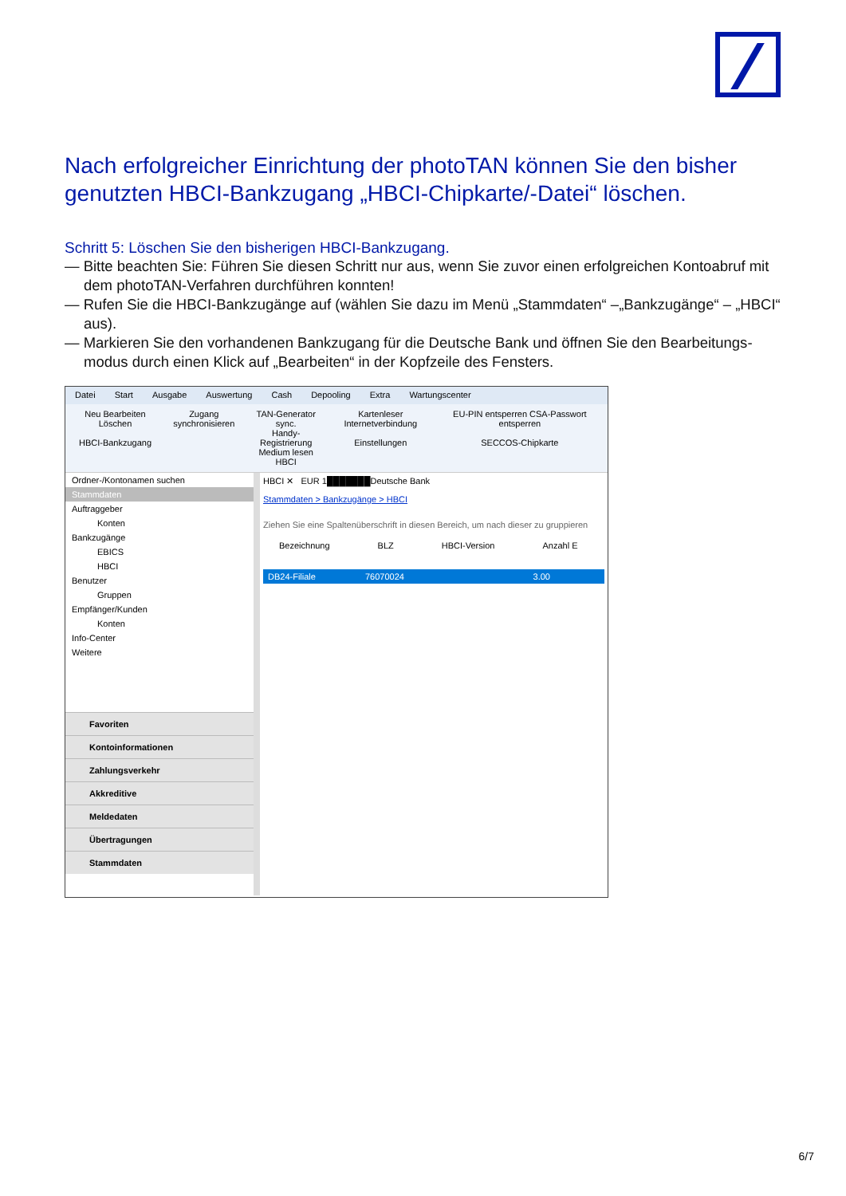Nach erfolgreicher Einrichtung der photoTAN können Sie den bisher genutzten HBCI-Bankzugang „HBCI-Chipkarte/-Datei“ löschen.
Schritt 5: Löschen Sie den bisherigen HBCI-Bankzugang.
— Bitte beachten Sie: Führen Sie diesen Schritt nur aus, wenn Sie zuvor einen erfolgreichen Kontoabruf mit dem photoTAN-Verfahren durchführen konnten!
— Rufen Sie die HBCI-Bankzugänge auf (wählen Sie dazu im Menü „Stammdaten“ –„Bankzugänge“ – „HBCI“ aus).
— Markieren Sie den vorhandenen Bankzugang für die Deutsche Bank und öffnen Sie den Bearbeitungs­modus durch einen Klick auf „Bearbeiten“ in der Kopfzeile des Fensters.
Datei Start Ausgabe Auswertung Cash Depooling Extra Wartungscenter
Neu Bearbeiten Löschen
HBCI-Bankzugang
Zugang synchronisieren TAN-Generator sync.
Handy-Registrierung
Medium lesen
HBCI
Kartenleser Internetverbindung
Einstellungen
EU-PIN entsperren CSA-Passwort entsperren
SECCOS-Chipkarte
Ordner-/Kontonamen suchen
Stammdaten
Auftraggeber
Konten
Bankzugänge
EBICS
HBCI
Benutzer
Gruppen
Empfänger/Kunden
Konten
Info-Center
Weitere
Favoriten
Kontoinformationen
Zahlungsverkehr
Akkreditive
Meldedaten
Übertragungen
Stammdaten
HBCI ✕ EUR 1███████Deutsche Bank
Stammdaten > Bankzugänge > HBCI
Ziehen Sie eine Spaltenüberschrift in diesen Bereich, um nach dieser zu gruppieren
Bezeichnung BLZ HBCI-Version Anzahl E
DB24-Filiale 76070024 3.00
6/7